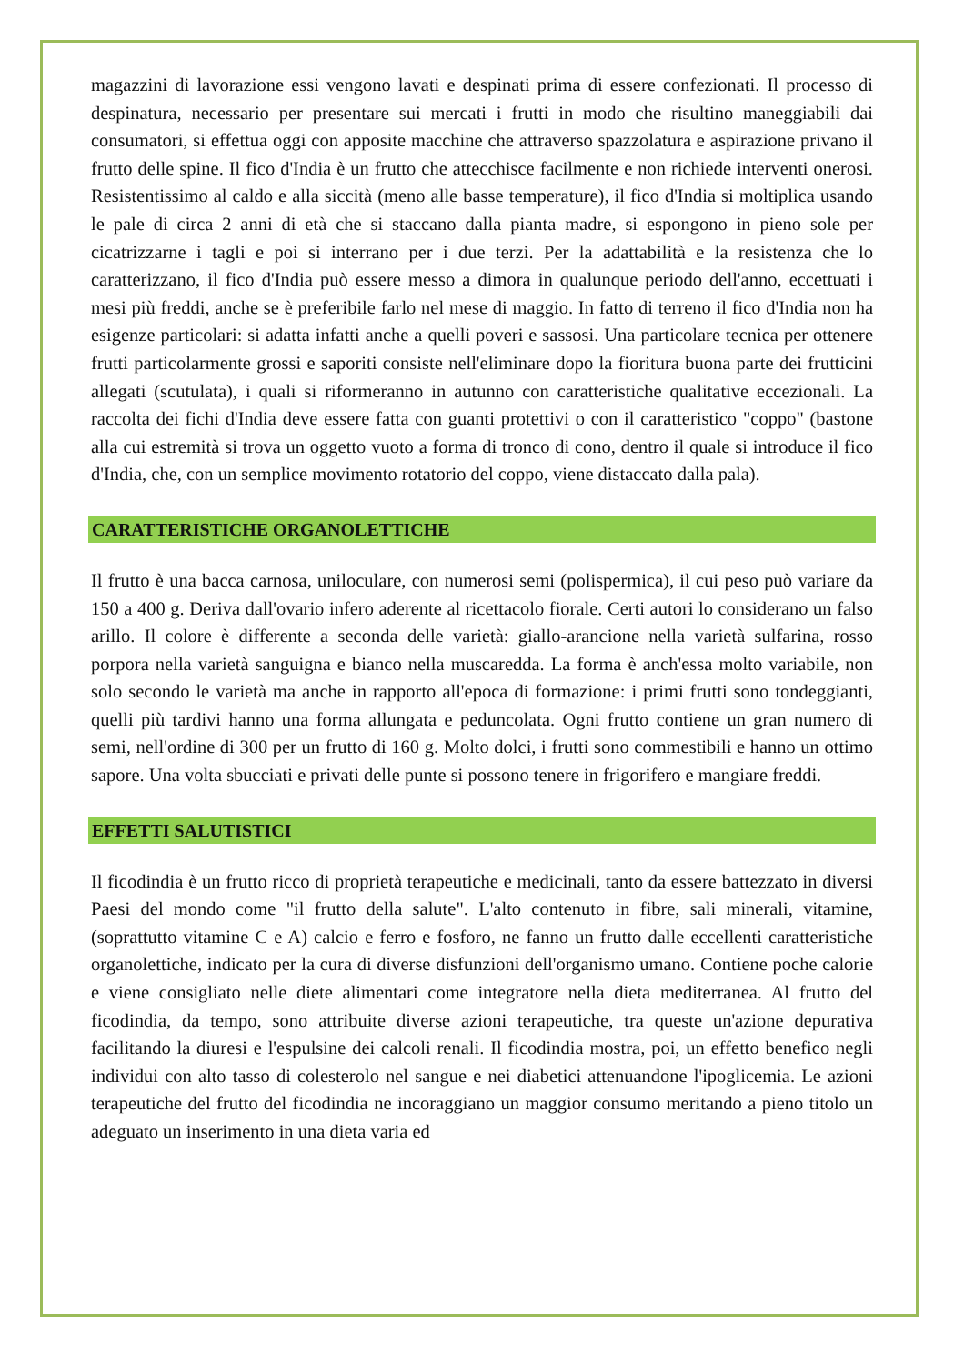magazzini di lavorazione essi vengono lavati e despinati prima di essere confezionati. Il processo di despinatura, necessario per presentare sui mercati i frutti in modo che risultino maneggiabili dai consumatori, si effettua oggi con apposite macchine che attraverso spazzolatura e aspirazione privano il frutto delle spine. Il fico d'India è un frutto che attecchisce facilmente e non richiede interventi onerosi. Resistentissimo al caldo e alla siccità (meno alle basse temperature), il fico d'India si moltiplica usando le pale di circa 2 anni di età che si staccano dalla pianta madre, si espongono in pieno sole per cicatrizzarne i tagli e poi si interrano per i due terzi. Per la adattabilità e la resistenza che lo caratterizzano, il fico d'India può essere messo a dimora in qualunque periodo dell'anno, eccettuati i mesi più freddi, anche se è preferibile farlo nel mese di maggio. In fatto di terreno il fico d'India non ha esigenze particolari: si adatta infatti anche a quelli poveri e sassosi. Una particolare tecnica per ottenere frutti particolarmente grossi e saporiti consiste nell'eliminare dopo la fioritura buona parte dei frutticini allegati (scutulata), i quali si riformeranno in autunno con caratteristiche qualitative eccezionali. La raccolta dei fichi d'India deve essere fatta con guanti protettivi o con il caratteristico "coppo" (bastone alla cui estremità si trova un oggetto vuoto a forma di tronco di cono, dentro il quale si introduce il fico d'India, che, con un semplice movimento rotatorio del coppo, viene distaccato dalla pala).
CARATTERISTICHE ORGANOLETTICHE
Il frutto è una bacca carnosa, uniloculare, con numerosi semi (polispermica), il cui peso può variare da 150 a 400 g. Deriva dall'ovario infero aderente al ricettacolo fiorale. Certi autori lo considerano un falso arillo. Il colore è differente a seconda delle varietà: giallo-arancione nella varietà sulfarina, rosso porpora nella varietà sanguigna e bianco nella muscaredda. La forma è anch'essa molto variabile, non solo secondo le varietà ma anche in rapporto all'epoca di formazione: i primi frutti sono tondeggianti, quelli più tardivi hanno una forma allungata e peduncolata. Ogni frutto contiene un gran numero di semi, nell'ordine di 300 per un frutto di 160 g. Molto dolci, i frutti sono commestibili e hanno un ottimo sapore. Una volta sbucciati e privati delle punte si possono tenere in frigorifero e mangiare freddi.
EFFETTI SALUTISTICI
Il ficodindia è un frutto ricco di proprietà terapeutiche e medicinali, tanto da essere battezzato in diversi Paesi del mondo come "il frutto della salute". L'alto contenuto in fibre, sali minerali, vitamine, (soprattutto vitamine C e A) calcio e ferro e fosforo, ne fanno un frutto dalle eccellenti caratteristiche organolettiche, indicato per la cura di diverse disfunzioni dell'organismo umano. Contiene poche calorie e viene consigliato nelle diete alimentari come integratore nella dieta mediterranea. Al frutto del ficodindia, da tempo, sono attribuite diverse azioni terapeutiche, tra queste un'azione depurativa facilitando la diuresi e l'espulsine dei calcoli renali. Il ficodindia mostra, poi, un effetto benefico negli individui con alto tasso di colesterolo nel sangue e nei diabetici attenuandone l'ipoglicemia. Le azioni terapeutiche del frutto del ficodindia ne incoraggiano un maggior consumo meritando a pieno titolo un adeguato un inserimento in una dieta varia ed